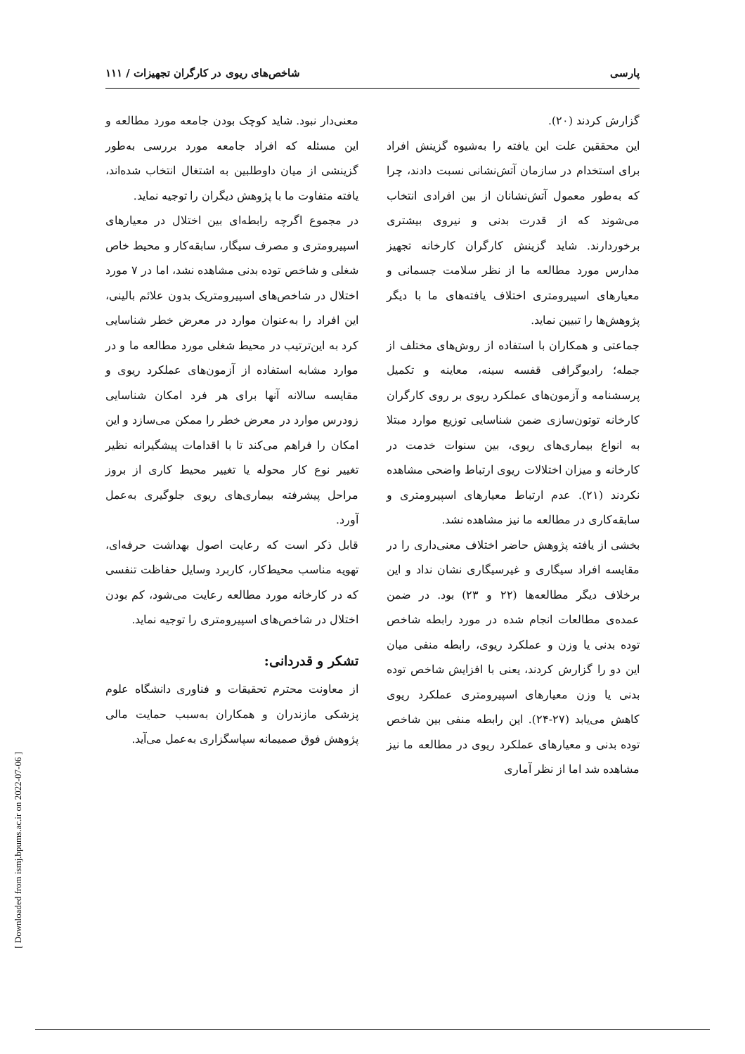پارسی شاخص‌های ریوی در کارگران تجهیزات / ۱۱۱
گزارش کردند (۲۰).
این محققین علت این یافته را به‌شیوه گزینش افراد برای استخدام در سازمان آتش‌نشانی نسبت دادند، چرا که به‌طور معمول آتش‌نشانان از بین افرادی انتخاب می‌شوند که از قدرت بدنی و نیروی بیشتری برخوردارند. شاید گزینش کارگران کارخانه تجهیز مدارس مورد مطالعه ما از نظر سلامت جسمانی و معیارهای اسپیرومتری اختلاف یافته‌های ما با دیگر پژوهش‌ها را تبیین نماید.
جماعتی و همکاران با استفاده از روش‌های مختلف از جمله؛ رادیوگرافی قفسه سینه، معاینه و تکمیل پرسشنامه و آزمون‌های عملکرد ریوی بر روی کارگران کارخانه توتون‌سازی ضمن شناسایی توزیع موارد مبتلا به انواع بیماری‌های ریوی، بین سنوات خدمت در کارخانه و میزان اختلالات ریوی ارتباط واضحی مشاهده نکردند (۲۱). عدم ارتباط معیارهای اسپیرومتری و سابقه‌کاری در مطالعه ما نیز مشاهده نشد.
بخشی از یافته پژوهش حاضر اختلاف معنی‌داری را در مقایسه افراد سیگاری و غیرسیگاری نشان نداد و این برخلاف دیگر مطالعه‌ها (۲۲ و ۲۳) بود. در ضمن عمده‌ی مطالعات انجام شده در مورد رابطه شاخص توده بدنی یا وزن و عملکرد ریوی، رابطه منفی میان این دو را گزارش کردند، یعنی با افزایش شاخص توده بدنی یا وزن معیارهای اسپیرومتری عملکرد ریوی کاهش می‌یابد (۲۷-۲۴). این رابطه منفی بین شاخص توده بدنی و معیارهای عملکرد ریوی در مطالعه ما نیز مشاهده شد اما از نظر آماری
معنی‌دار نبود. شاید کوچک بودن جامعه مورد مطالعه و این مسئله که افراد جامعه مورد بررسی به‌طور گزینشی از میان داوطلبین به اشتغال انتخاب شده‌اند، یافته متفاوت ما با پژوهش دیگران را توجیه نماید.
در مجموع اگرچه رابطه‌ای بین اختلال در معیارهای اسپیرومتری و مصرف سیگار، سابقه‌کار و محیط خاص شغلی و شاخص توده بدنی مشاهده نشد، اما در ۷ مورد اختلال در شاخص‌های اسپیرومتریک بدون علائم بالینی، این افراد را به‌عنوان موارد در معرض خطر شناسایی کرد به این‌ترتیب در محیط شغلی مورد مطالعه ما و در موارد مشابه استفاده از آزمون‌های عملکرد ریوی و مقایسه سالانه آنها برای هر فرد امکان شناسایی زودرس موارد در معرض خطر را ممکن می‌سازد و این امکان را فراهم می‌کند تا با اقدامات پیشگیرانه نظیر تغییر نوع کار محوله یا تغییر محیط کاری از بروز مراحل پیشرفته بیماری‌های ریوی جلوگیری به‌عمل آورد.
قابل ذکر است که رعایت اصول بهداشت حرفه‌ای، تهویه مناسب محیط‌کار، کاربرد وسایل حفاظت تنفسی که در کارخانه مورد مطالعه رعایت می‌شود، کم بودن اختلال در شاخص‌های اسپیرومتری را توجیه نماید.
تشکر و قدردانی:
از معاونت محترم تحقیقات و فناوری دانشگاه علوم پزشکی مازندران و همکاران به‌سبب حمایت مالی پژوهش فوق صمیمانه سپاسگزاری به‌عمل می‌آید.
[ Downloaded from ismj.bpums.ac.ir on 2022-07-06 ]